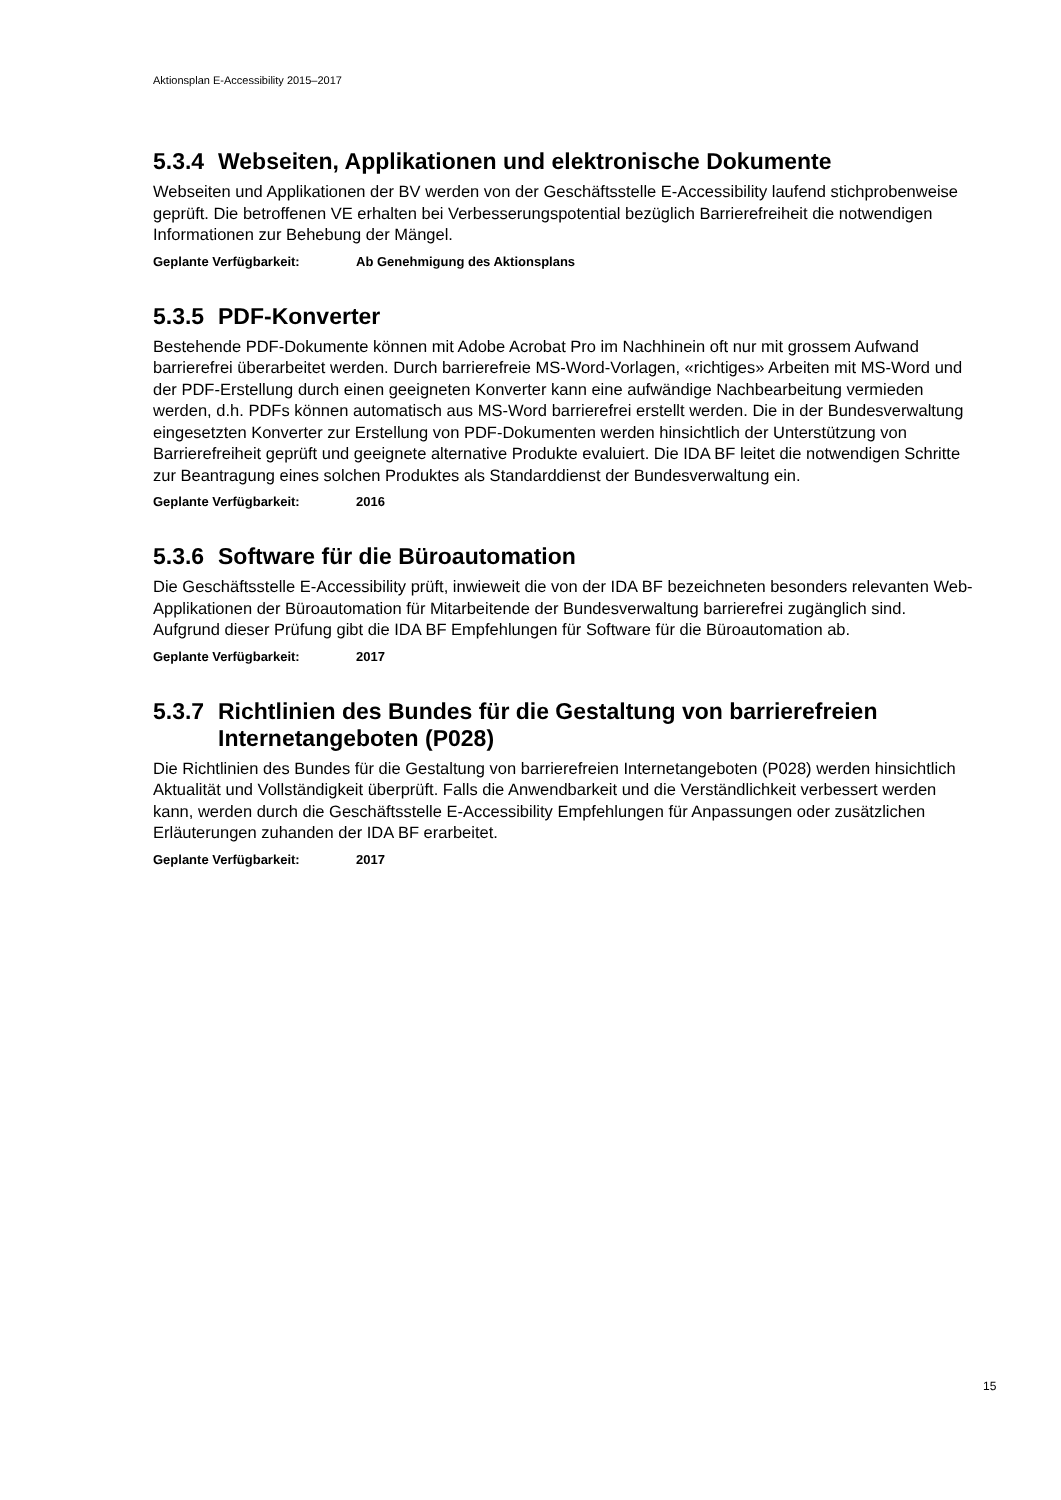Aktionsplan E-Accessibility 2015–2017
5.3.4 Webseiten, Applikationen und elektronische Dokumente
Webseiten und Applikationen der BV werden von der Geschäftsstelle E-Accessibility laufend stichprobenweise geprüft. Die betroffenen VE erhalten bei Verbesserungspotential bezüglich Barrierefreiheit die notwendigen Informationen zur Behebung der Mängel.
Geplante Verfügbarkeit: Ab Genehmigung des Aktionsplans
5.3.5 PDF-Konverter
Bestehende PDF-Dokumente können mit Adobe Acrobat Pro im Nachhinein oft nur mit grossem Aufwand barrierefrei überarbeitet werden. Durch barrierefreie MS-Word-Vorlagen, «richtiges» Arbeiten mit MS-Word und der PDF-Erstellung durch einen geeigneten Konverter kann eine aufwändige Nachbearbeitung vermieden werden, d.h. PDFs können automatisch aus MS-Word barrierefrei erstellt werden. Die in der Bundesverwaltung eingesetzten Konverter zur Erstellung von PDF-Dokumenten werden hinsichtlich der Unterstützung von Barrierefreiheit geprüft und geeignete alternative Produkte evaluiert. Die IDA BF leitet die notwendigen Schritte zur Beantragung eines solchen Produktes als Standarddienst der Bundesverwaltung ein.
Geplante Verfügbarkeit: 2016
5.3.6 Software für die Büroautomation
Die Geschäftsstelle E-Accessibility prüft, inwieweit die von der IDA BF bezeichneten besonders relevanten Web-Applikationen der Büroautomation für Mitarbeitende der Bundesverwaltung barrierefrei zugänglich sind. Aufgrund dieser Prüfung gibt die IDA BF Empfehlungen für Software für die Büroautomation ab.
Geplante Verfügbarkeit: 2017
5.3.7 Richtlinien des Bundes für die Gestaltung von barrierefreien Internetangeboten (P028)
Die Richtlinien des Bundes für die Gestaltung von barrierefreien Internetangeboten (P028) werden hinsichtlich Aktualität und Vollständigkeit überprüft. Falls die Anwendbarkeit und die Verständlichkeit verbessert werden kann, werden durch die Geschäftsstelle E-Accessibility Empfehlungen für Anpassungen oder zusätzlichen Erläuterungen zuhanden der IDA BF erarbeitet.
Geplante Verfügbarkeit: 2017
15